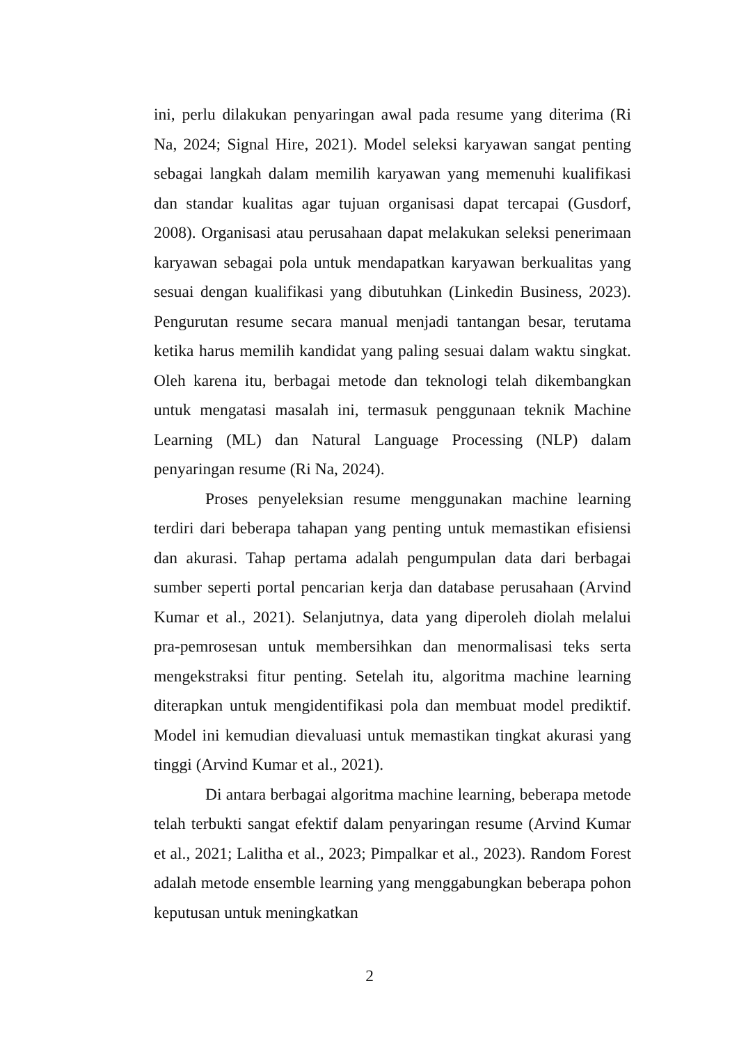ini, perlu dilakukan penyaringan awal pada resume yang diterima (Ri Na, 2024; Signal Hire, 2021). Model seleksi karyawan sangat penting sebagai langkah dalam memilih karyawan yang memenuhi kualifikasi dan standar kualitas agar tujuan organisasi dapat tercapai (Gusdorf, 2008). Organisasi atau perusahaan dapat melakukan seleksi penerimaan karyawan sebagai pola untuk mendapatkan karyawan berkualitas yang sesuai dengan kualifikasi yang dibutuhkan (Linkedin Business, 2023). Pengurutan resume secara manual menjadi tantangan besar, terutama ketika harus memilih kandidat yang paling sesuai dalam waktu singkat. Oleh karena itu, berbagai metode dan teknologi telah dikembangkan untuk mengatasi masalah ini, termasuk penggunaan teknik Machine Learning (ML) dan Natural Language Processing (NLP) dalam penyaringan resume (Ri Na, 2024).
Proses penyeleksian resume menggunakan machine learning terdiri dari beberapa tahapan yang penting untuk memastikan efisiensi dan akurasi. Tahap pertama adalah pengumpulan data dari berbagai sumber seperti portal pencarian kerja dan database perusahaan (Arvind Kumar et al., 2021). Selanjutnya, data yang diperoleh diolah melalui pra-pemrosesan untuk membersihkan dan menormalisasi teks serta mengekstraksi fitur penting. Setelah itu, algoritma machine learning diterapkan untuk mengidentifikasi pola dan membuat model prediktif. Model ini kemudian dievaluasi untuk memastikan tingkat akurasi yang tinggi (Arvind Kumar et al., 2021).
Di antara berbagai algoritma machine learning, beberapa metode telah terbukti sangat efektif dalam penyaringan resume (Arvind Kumar et al., 2021; Lalitha et al., 2023; Pimpalkar et al., 2023). Random Forest adalah metode ensemble learning yang menggabungkan beberapa pohon keputusan untuk meningkatkan
2